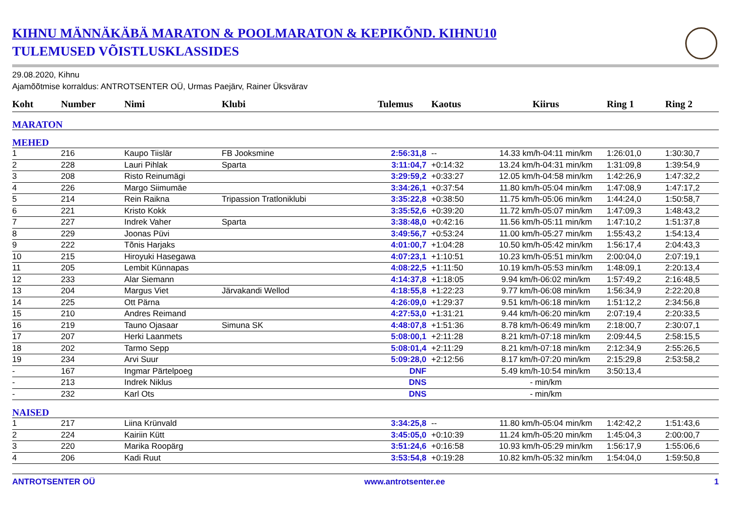KIHNU MÄNNÄKÄBÄ MARATON & POOLMARATON & KEPIKÕND. KIHNU10
TULEMUSED VÕISTLUSKLASSIDES
29.08.2020, Kihnu
Ajamõõtmise korraldus: ANTROTSENTER OÜ, Urmas Paejärv, Rainer Üksvärav
| Koht | Number | Nimi | Klubi | Tulemus | Kaotus | Kiirus | Ring 1 | Ring 2 |
| --- | --- | --- | --- | --- | --- | --- | --- | --- |
| MARATON | | | | | | | | |
| MEHED | | | | | | | | |
| 1 | 216 | Kaupo Tiislär | FB Jooksmine | 2:56:31,8 | -- | 14.33 km/h-04:11 min/km | 1:26:01,0 | 1:30:30,7 |
| 2 | 228 | Lauri Pihlak | Sparta | 3:11:04,7 | +0:14:32 | 13.24 km/h-04:31 min/km | 1:31:09,8 | 1:39:54,9 |
| 3 | 208 | Risto Reinumägi | | 3:29:59,2 | +0:33:27 | 12.05 km/h-04:58 min/km | 1:42:26,9 | 1:47:32,2 |
| 4 | 226 | Margo Siimumäe | | 3:34:26,1 | +0:37:54 | 11.80 km/h-05:04 min/km | 1:47:08,9 | 1:47:17,2 |
| 5 | 214 | Rein Raikna | Tripassion Tratloniklubi | 3:35:22,8 | +0:38:50 | 11.75 km/h-05:06 min/km | 1:44:24,0 | 1:50:58,7 |
| 6 | 221 | Kristo Kokk | | 3:35:52,6 | +0:39:20 | 11.72 km/h-05:07 min/km | 1:47:09,3 | 1:48:43,2 |
| 7 | 227 | Indrek Vaher | Sparta | 3:38:48,0 | +0:42:16 | 11.56 km/h-05:11 min/km | 1:47:10,2 | 1:51:37,8 |
| 8 | 229 | Joonas Püvi | | 3:49:56,7 | +0:53:24 | 11.00 km/h-05:27 min/km | 1:55:43,2 | 1:54:13,4 |
| 9 | 222 | Tõnis Harjaks | | 4:01:00,7 | +1:04:28 | 10.50 km/h-05:42 min/km | 1:56:17,4 | 2:04:43,3 |
| 10 | 215 | Hiroyuki Hasegawa | | 4:07:23,1 | +1:10:51 | 10.23 km/h-05:51 min/km | 2:00:04,0 | 2:07:19,1 |
| 11 | 205 | Lembit Künnapas | | 4:08:22,5 | +1:11:50 | 10.19 km/h-05:53 min/km | 1:48:09,1 | 2:20:13,4 |
| 12 | 233 | Alar Siemann | | 4:14:37,8 | +1:18:05 | 9.94 km/h-06:02 min/km | 1:57:49,2 | 2:16:48,5 |
| 13 | 204 | Margus Viet | Järvakandi Wellod | 4:18:55,8 | +1:22:23 | 9.77 km/h-06:08 min/km | 1:56:34,9 | 2:22:20,8 |
| 14 | 225 | Ott Pärna | | 4:26:09,0 | +1:29:37 | 9.51 km/h-06:18 min/km | 1:51:12,2 | 2:34:56,8 |
| 15 | 210 | Andres Reimand | | 4:27:53,0 | +1:31:21 | 9.44 km/h-06:20 min/km | 2:07:19,4 | 2:20:33,5 |
| 16 | 219 | Tauno Ojasaar | Simuna SK | 4:48:07,8 | +1:51:36 | 8.78 km/h-06:49 min/km | 2:18:00,7 | 2:30:07,1 |
| 17 | 207 | Herki Laanmets | | 5:08:00,1 | +2:11:28 | 8.21 km/h-07:18 min/km | 2:09:44,5 | 2:58:15,5 |
| 18 | 202 | Tarmo Sepp | | 5:08:01,4 | +2:11:29 | 8.21 km/h-07:18 min/km | 2:12:34,9 | 2:55:26,5 |
| 19 | 234 | Arvi Suur | | 5:09:28,0 | +2:12:56 | 8.17 km/h-07:20 min/km | 2:15:29,8 | 2:53:58,2 |
| - | 167 | Ingmar Pärtelpoeg | | DNF | | 5.49 km/h-10:54 min/km | 3:50:13,4 | |
| - | 213 | Indrek Niklus | | DNS | | - min/km | | |
| - | 232 | Karl Ots | | DNS | | - min/km | | |
| NAISED | | | | | | | | |
| 1 | 217 | Liina Krünvald | | 3:34:25,8 | -- | 11.80 km/h-05:04 min/km | 1:42:42,2 | 1:51:43,6 |
| 2 | 224 | Kairiin Kütt | | 3:45:05,0 | +0:10:39 | 11.24 km/h-05:20 min/km | 1:45:04,3 | 2:00:00,7 |
| 3 | 220 | Marika Roopärg | | 3:51:24,6 | +0:16:58 | 10.93 km/h-05:29 min/km | 1:56:17,9 | 1:55:06,6 |
| 4 | 206 | Kadi Ruut | | 3:53:54,8 | +0:19:28 | 10.82 km/h-05:32 min/km | 1:54:04,0 | 1:59:50,8 |
ANTROTSENTER OÜ www.antrotsenter.ee 1